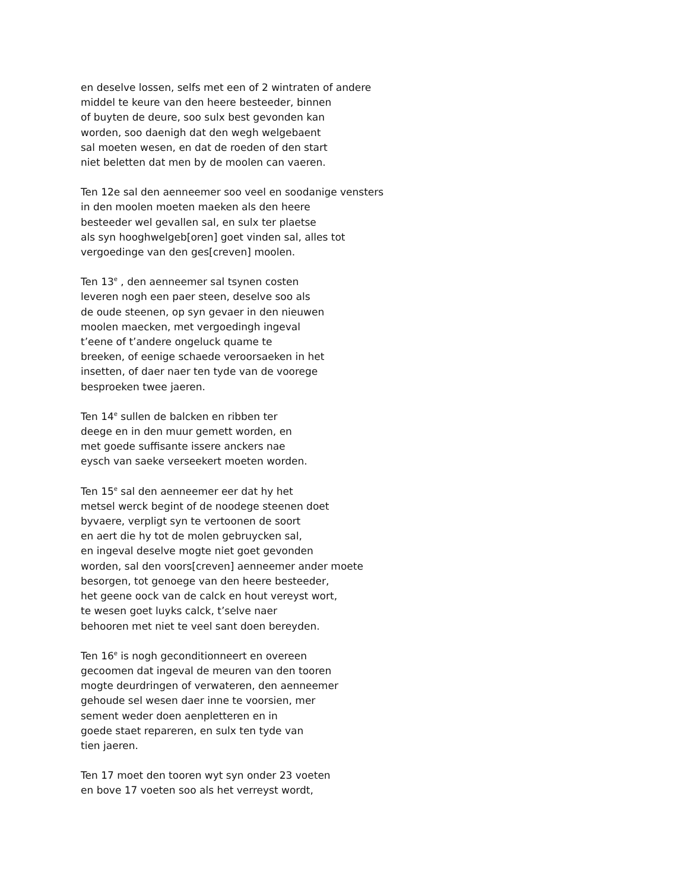en deselve lossen, selfs met een of 2 wintraten of andere
middel te keure van den heere besteeder, binnen
of buyten de deure, soo sulx best gevonden kan
worden, soo daenigh dat den wegh welgebaent
sal moeten wesen, en dat de roeden of den start
niet beletten dat men by de moolen can vaeren.
Ten 12e sal den aenneemer soo veel en soodanige vensters
in den moolen moeten maeken als den heere
besteeder wel gevallen sal, en sulx ter plaetse
als syn hooghwelgeb[oren] goet vinden sal, alles tot
vergoedinge van den ges[creven] moolen.
Ten 13<sup>e</sup> , den aenneemer sal tsynen costen
leveren nogh een paer steen, deselve soo als
de oude steenen, op syn gevaer in den nieuwen
moolen maecken, met vergoedingh ingeval
t’eene of t’andere ongeluck quame te
breeken, of eenige schaede veroorsaeken in het
insetten, of daer naer ten tyde van de voorege
besproeken twee jaeren.
Ten 14<sup>e</sup> sullen de balcken en ribben ter
deege en in den muur gemett worden, en
met goede suffisante issere anckers nae
eysch van saeke verseekert moeten worden.
Ten 15<sup>e</sup> sal den aenneemer eer dat hy het
metsel werck begint of de noodege steenen doet
byvaere, verpligt syn te vertoonen de soort
en aert die hy tot de molen gebruycken sal,
en ingeval deselve mogte niet goet gevonden
worden, sal den voors[creven] aenneemer ander moete
besorgen, tot genoege van den heere besteeder,
het geene oock van de calck en hout vereyst wort,
te wesen goet luyks calck, t’selve naer
behooren met niet te veel sant doen bereyden.
Ten 16<sup>e</sup> is nogh geconditionneert en overeen
gecoomen dat ingeval de meuren van den tooren
mogte deurdringen of verwateren, den aenneemer
gehoude sel wesen daer inne te voorsien, mer
sement weder doen aenpletteren en in
goede staet repareren, en sulx ten tyde van
tien jaeren.
Ten 17 moet den tooren wyt syn onder 23 voeten
en bove 17 voeten soo als het verreyst wordt,